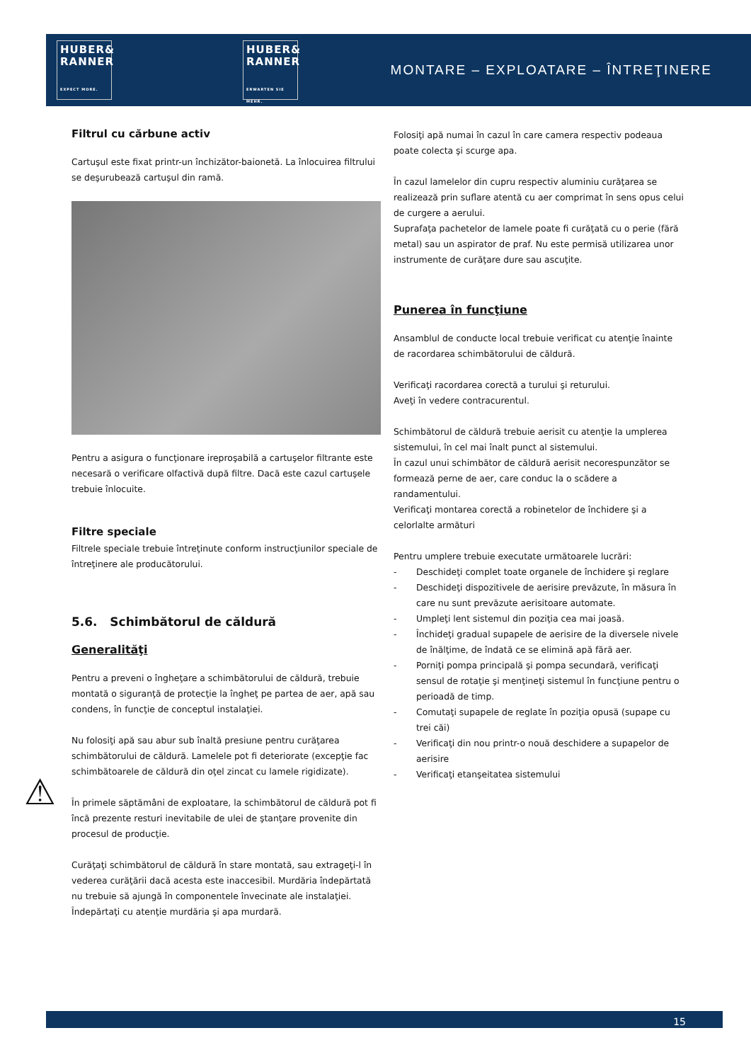HUBER&
RANNER
EXPECT MORE.
HUBER&
RANNER
ERWARTEN SIE MEHR.
MONTARE – EXPLOATARE – ÎNTREŢINERE
Filtrul cu cărbune activ
Cartuşul este fixat printr-un închizător-baionetă. La înlocuirea filtrului se deşurubează cartuşul din ramă.
Pentru a asigura o funcţionare ireproşabilă a cartuşelor filtrante este necesară o verificare olfactivă după filtre. Dacă este cazul cartuşele trebuie înlocuite.
Filtre speciale
Filtrele speciale trebuie întreţinute conform instrucţiunilor speciale de întreţinere ale producătorului.
5.6. Schimbătorul de căldură
Generalităţi
Pentru a preveni o îngheţare a schimbătorului de căldură, trebuie montată o siguranţă de protecţie la îngheţ pe partea de aer, apă sau condens, în funcţie de conceptul instalaţiei.
Nu folosiţi apă sau abur sub înaltă presiune pentru curăţarea schimbătorului de căldură. Lamelele pot fi deteriorate (excepţie fac schimbătoarele de căldură din oţel zincat cu lamele rigidizate).
În primele săptămâni de exploatare, la schimbătorul de căldură pot fi încă prezente resturi inevitabile de ulei de ştanţare provenite din procesul de producţie.
Curăţaţi schimbătorul de căldură în stare montată, sau extrageţi-l în vederea curăţării dacă acesta este inaccesibil. Murdăria îndepărtată nu trebuie să ajungă în componentele învecinate ale instalaţiei. Îndepărtaţi cu atenţie murdăria şi apa murdară.
Folosiţi apă numai în cazul în care camera respectiv podeaua poate colecta şi scurge apa.
În cazul lamelelor din cupru respectiv aluminiu curăţarea se realizează prin suflare atentă cu aer comprimat în sens opus celui de curgere a aerului.
Suprafaţa pachetelor de lamele poate fi curăţată cu o perie (fără metal) sau un aspirator de praf. Nu este permisă utilizarea unor instrumente de curăţare dure sau ascuţite.
Punerea în funcţiune
Ansamblul de conducte local trebuie verificat cu atenţie înainte de racordarea schimbătorului de căldură.
Verificaţi racordarea corectă a turului şi returului.
Aveţi în vedere contracurentul.
Schimbătorul de căldură trebuie aerisit cu atenţie la umplerea sistemului, în cel mai înalt punct al sistemului.
În cazul unui schimbător de căldură aerisit necorespunzător se formează perne de aer, care conduc la o scădere a randamentului.
Verificaţi montarea corectă a robinetelor de închidere şi a celorlalte armături
Pentru umplere trebuie executate următoarele lucrări:
- Deschideţi complet toate organele de închidere şi reglare
- Deschideţi dispozitivele de aerisire prevăzute, în măsura în care nu sunt prevăzute aerisitoare automate.
- Umpleţi lent sistemul din poziţia cea mai joasă.
- Închideţi gradual supapele de aerisire de la diversele nivele de înălţime, de îndată ce se elimină apă fără aer.
- Porniţi pompa principală şi pompa secundară, verificaţi sensul de rotaţie şi menţineţi sistemul în funcţiune pentru o perioadă de timp.
- Comutaţi supapele de reglate în poziţia opusă (supape cu trei căi)
- Verificaţi din nou printr-o nouă deschidere a supapelor de aerisire
- Verificaţi etanşeitatea sistemului
⚠
15